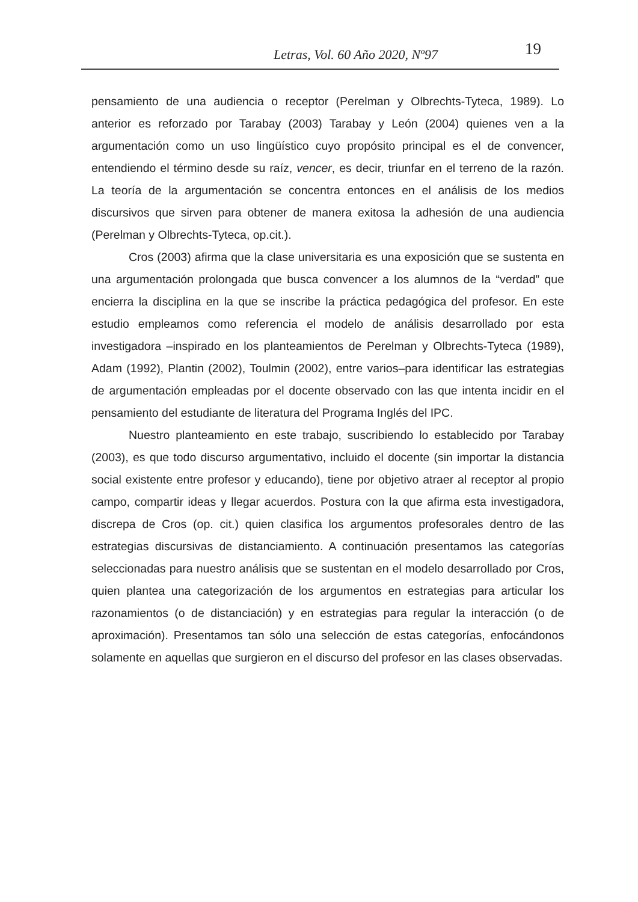Letras, Vol. 60 Año 2020, Nº97 19
pensamiento de una audiencia o receptor (Perelman y Olbrechts-Tyteca, 1989). Lo anterior es reforzado por Tarabay (2003) Tarabay y León (2004) quienes ven a la argumentación como un uso lingüístico cuyo propósito principal es el de convencer, entendiendo el término desde su raíz, vencer, es decir, triunfar en el terreno de la razón. La teoría de la argumentación se concentra entonces en el análisis de los medios discursivos que sirven para obtener de manera exitosa la adhesión de una audiencia (Perelman y Olbrechts-Tyteca, op.cit.).
Cros (2003) afirma que la clase universitaria es una exposición que se sustenta en una argumentación prolongada que busca convencer a los alumnos de la “verdad” que encierra la disciplina en la que se inscribe la práctica pedagógica del profesor. En este estudio empleamos como referencia el modelo de análisis desarrollado por esta investigadora –inspirado en los planteamientos de Perelman y Olbrechts-Tyteca (1989), Adam (1992), Plantin (2002), Toulmin (2002), entre varios–para identificar las estrategias de argumentación empleadas por el docente observado con las que intenta incidir en el pensamiento del estudiante de literatura del Programa Inglés del IPC.
Nuestro planteamiento en este trabajo, suscribiendo lo establecido por Tarabay (2003), es que todo discurso argumentativo, incluido el docente (sin importar la distancia social existente entre profesor y educando), tiene por objetivo atraer al receptor al propio campo, compartir ideas y llegar acuerdos. Postura con la que afirma esta investigadora, discrepa de Cros (op. cit.) quien clasifica los argumentos profesorales dentro de las estrategias discursivas de distanciamiento. A continuación presentamos las categorías seleccionadas para nuestro análisis que se sustentan en el modelo desarrollado por Cros, quien plantea una categorización de los argumentos en estrategias para articular los razonamientos (o de distanciación) y en estrategias para regular la interacción (o de aproximación). Presentamos tan sólo una selección de estas categorías, enfocándonos solamente en aquellas que surgieron en el discurso del profesor en las clases observadas.